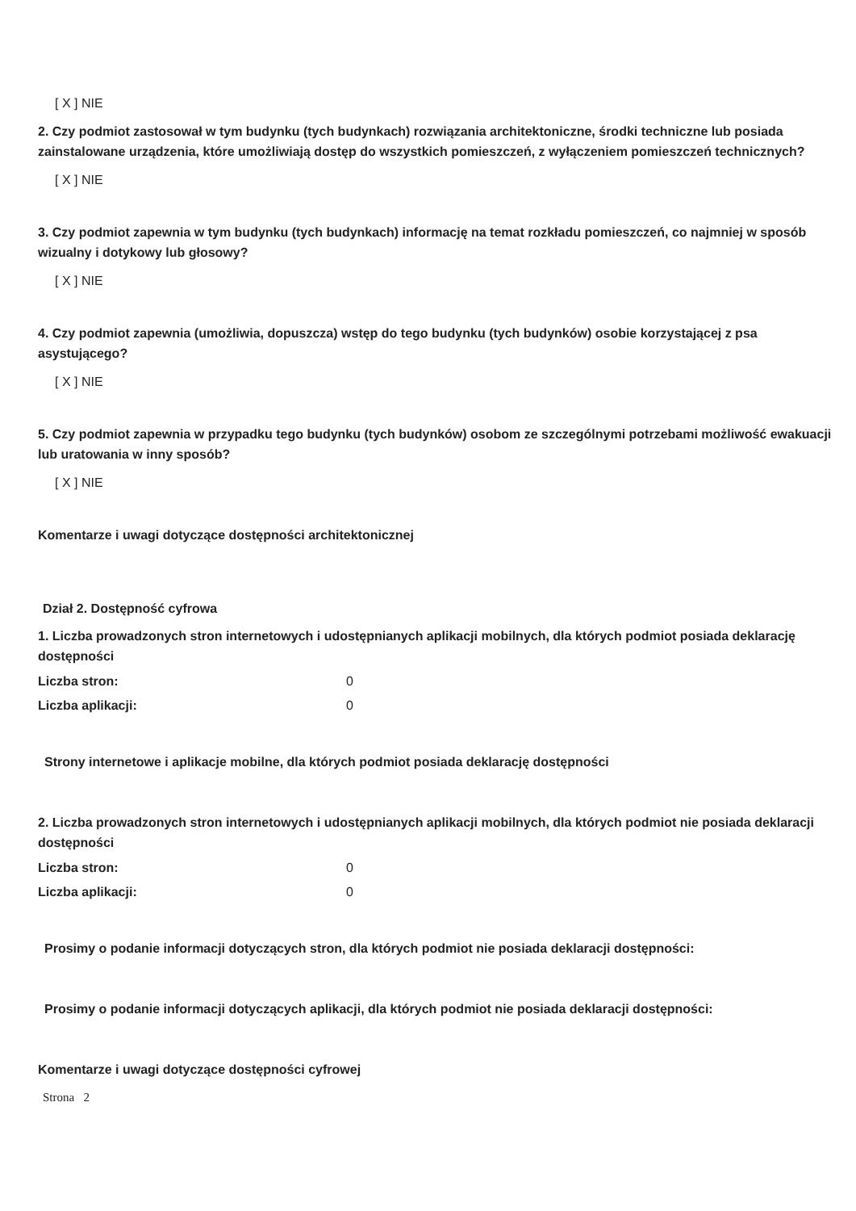[ X ] NIE
2. Czy podmiot zastosował w tym budynku (tych budynkach) rozwiązania architektoniczne, środki techniczne lub posiada zainstalowane urządzenia, które umożliwiają dostęp do wszystkich pomieszczeń, z wyłączeniem pomieszczeń technicznych?
[ X ] NIE
3. Czy podmiot zapewnia w tym budynku (tych budynkach) informację na temat rozkładu pomieszczeń, co najmniej w sposób wizualny i dotykowy lub głosowy?
[ X ] NIE
4. Czy podmiot zapewnia (umożliwia, dopuszcza) wstęp do tego budynku (tych budynków) osobie korzystającej z psa asystującego?
[ X ] NIE
5. Czy podmiot zapewnia w przypadku tego budynku (tych budynków) osobom ze szczególnymi potrzebami możliwość ewakuacji lub uratowania w inny sposób?
[ X ] NIE
Komentarze i uwagi dotyczące dostępności architektonicznej
Dział 2. Dostępność cyfrowa
1. Liczba prowadzonych stron internetowych i udostępnianych aplikacji mobilnych, dla których podmiot posiada deklarację dostępności
Liczba stron: 0
Liczba aplikacji: 0
Strony internetowe i aplikacje mobilne, dla których podmiot posiada deklarację dostępności
2. Liczba prowadzonych stron internetowych i udostępnianych aplikacji mobilnych, dla których podmiot nie posiada deklaracji dostępności
Liczba stron: 0
Liczba aplikacji: 0
Prosimy o podanie informacji dotyczących stron, dla których podmiot nie posiada deklaracji dostępności:
Prosimy o podanie informacji dotyczących aplikacji, dla których podmiot nie posiada deklaracji dostępności:
Komentarze i uwagi dotyczące dostępności cyfrowej
Strona 2